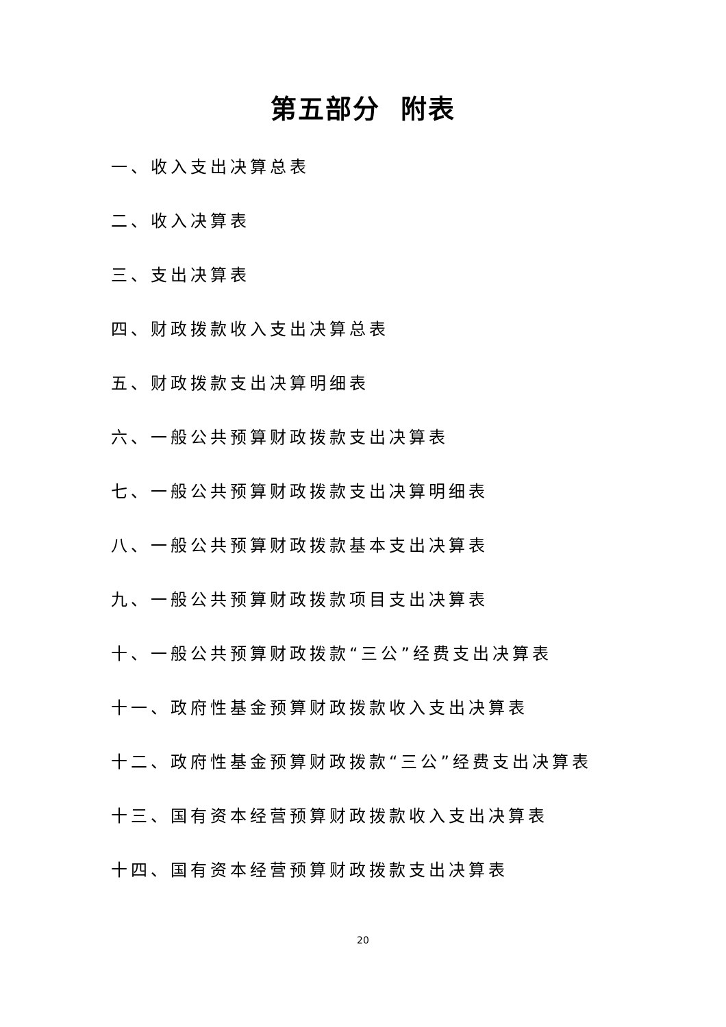第五部分 附表
一、收入支出决算总表
二、收入决算表
三、支出决算表
四、财政拨款收入支出决算总表
五、财政拨款支出决算明细表
六、一般公共预算财政拨款支出决算表
七、一般公共预算财政拨款支出决算明细表
八、一般公共预算财政拨款基本支出决算表
九、一般公共预算财政拨款项目支出决算表
十、一般公共预算财政拨款“三公”经费支出决算表
十一、政府性基金预算财政拨款收入支出决算表
十二、政府性基金预算财政拨款“三公”经费支出决算表
十三、国有资本经营预算财政拨款收入支出决算表
十四、国有资本经营预算财政拨款支出决算表
20